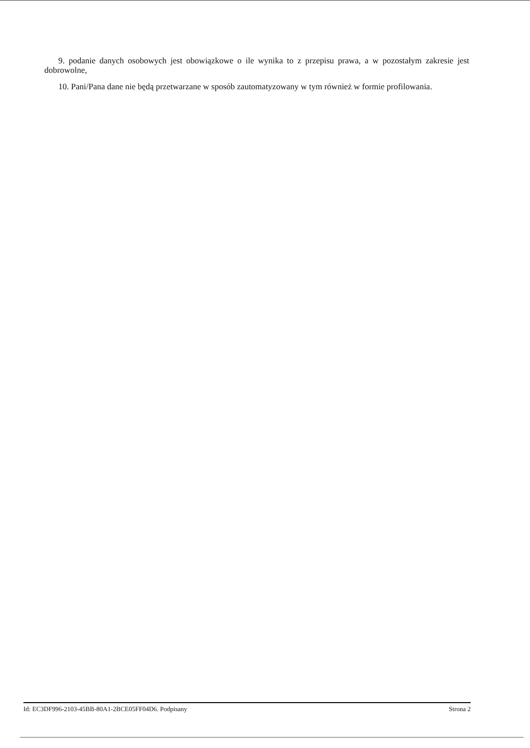9. podanie danych osobowych jest obowiązkowe o ile wynika to z przepisu prawa, a w pozostałym zakresie jest dobrowolne,
10. Pani/Pana dane nie będą przetwarzane w sposób zautomatyzowany w tym również w formie profilowania.
Id: EC3DF996-2103-45BB-80A1-2BCE05FF04D6. Podpisany Strona 2